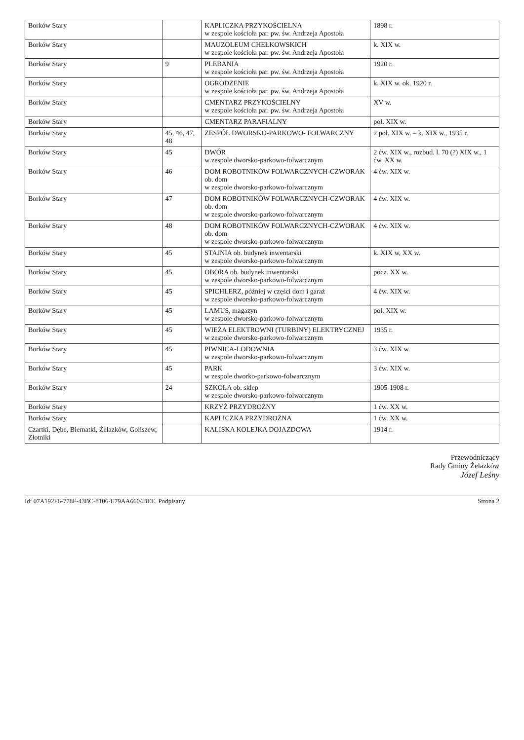| Borków Stary | | KAPLICZKA PRZYKOŚCIELNA w zespole kościoła par. pw. św. Andrzeja Apostoła | 1898 r. |
| Borków Stary | | MAUZOLEUM CHEŁKOWSKICH w zespole kościoła par. pw. św. Andrzeja Apostoła | k. XIX w. |
| Borków Stary | 9 | PLEBANIA w zespole kościoła par. pw. św. Andrzeja Apostoła | 1920 r. |
| Borków Stary | | OGRODZENIE w zespole kościoła par. pw. św. Andrzeja Apostoła | k. XIX w. ok. 1920 r. |
| Borków Stary | | CMENTARZ PRZYKOŚCIELNY w zespole kościoła par. pw. św. Andrzeja Apostoła | XV w. |
| Borków Stary | | CMENTARZ PARAFIALNY | poł. XIX w. |
| Borków Stary | 45, 46, 47, 48 | ZESPÓŁ DWORSKO-PARKOWO- FOLWARCZNY | 2 poł. XIX w. – k. XIX w., 1935 r. |
| Borków Stary | 45 | DWÓR w zespole dworsko-parkowo-folwarcznym | 2 ćw. XIX w., rozbud. l. 70 (?) XIX w., 1 ćw. XX w. |
| Borków Stary | 46 | DOM ROBOTNIKÓW FOLWARCZNYCH-CZWORAK ob. dom w zespole dworsko-parkowo-folwarcznym | 4 ćw. XIX w. |
| Borków Stary | 47 | DOM ROBOTNIKÓW FOLWARCZNYCH-CZWORAK ob. dom w zespole dworsko-parkowo-folwarcznym | 4 ćw. XIX w. |
| Borków Stary | 48 | DOM ROBOTNIKÓW FOLWARCZNYCH-CZWORAK ob. dom w zespole dworsko-parkowo-folwarcznym | 4 ćw. XIX w. |
| Borków Stary | 45 | STAJNIA ob. budynek inwentarski w zespole dworsko-parkowo-folwarcznym | k. XIX w, XX w. |
| Borków Stary | 45 | OBORA ob. budynek inwentarski w zespole dworsko-parkowo-folwarcznym | pocz. XX w. |
| Borków Stary | 45 | SPICHLERZ, później w części dom i garaż w zespole dworsko-parkowo-folwarcznym | 4 ćw. XIX w. |
| Borków Stary | 45 | LAMUS, magazyn w zespole dworsko-parkowo-folwarcznym | poł. XIX w. |
| Borków Stary | 45 | WIEŻA ELEKTROWNI (TURBINY) ELEKTRYCZNEJ w zespole dworsko-parkowo-folwarcznym | 1935 r. |
| Borków Stary | 45 | PIWNICA-LODOWNIA w zespole dworsko-parkowo-folwarcznym | 3 ćw. XIX w. |
| Borków Stary | 45 | PARK w zespole dworko-parkowo-folwarcznym | 3 ćw. XIX w. |
| Borków Stary | 24 | SZKOŁA ob. sklep w zespole dworsko-parkowo-folwarcznym | 1905-1908 r. |
| Borków Stary | | KRZYŻ PRZYDROŻNY | 1 ćw. XX w. |
| Borków Stary | | KAPLICZKA PRZYDROŻNA | 1 ćw. XX w. |
| Czartki, Dębe, Biernatki, Żelazków, Goliszew, Złotniki | | KALISKA KOLEJKA DOJAZDOWA | 1914 r. |
Przewodniczący
Rady Gminy Żelazków
Józef Leśny
Id: 07A192F6-778F-43BC-8106-E79AA6604BEE. Podpisany Strona 2